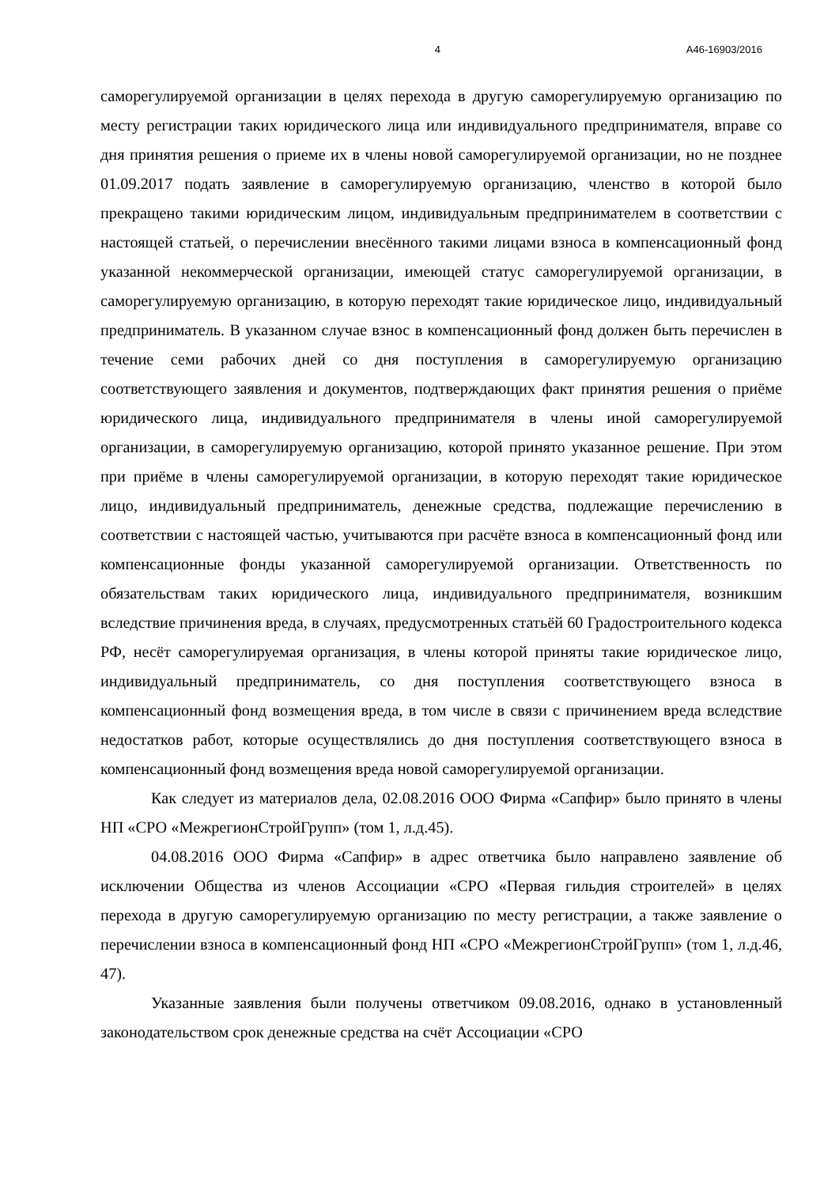4 А46-16903/2016
саморегулируемой организации в целях перехода в другую саморегулируемую организацию по месту регистрации таких юридического лица или индивидуального предпринимателя, вправе со дня принятия решения о приеме их в члены новой саморегулируемой организации, но не позднее 01.09.2017 подать заявление в саморегулируемую организацию, членство в которой было прекращено такими юридическим лицом, индивидуальным предпринимателем в соответствии с настоящей статьей, о перечислении внесённого такими лицами взноса в компенсационный фонд указанной некоммерческой организации, имеющей статус саморегулируемой организации, в саморегулируемую организацию, в которую переходят такие юридическое лицо, индивидуальный предприниматель. В указанном случае взнос в компенсационный фонд должен быть перечислен в течение семи рабочих дней со дня поступления в саморегулируемую организацию соответствующего заявления и документов, подтверждающих факт принятия решения о приёме юридического лица, индивидуального предпринимателя в члены иной саморегулируемой организации, в саморегулируемую организацию, которой принято указанное решение. При этом при приёме в члены саморегулируемой организации, в которую переходят такие юридическое лицо, индивидуальный предприниматель, денежные средства, подлежащие перечислению в соответствии с настоящей частью, учитываются при расчёте взноса в компенсационный фонд или компенсационные фонды указанной саморегулируемой организации. Ответственность по обязательствам таких юридического лица, индивидуального предпринимателя, возникшим вследствие причинения вреда, в случаях, предусмотренных статьёй 60 Градостроительного кодекса РФ, несёт саморегулируемая организация, в члены которой приняты такие юридическое лицо, индивидуальный предприниматель, со дня поступления соответствующего взноса в компенсационный фонд возмещения вреда, в том числе в связи с причинением вреда вследствие недостатков работ, которые осуществлялись до дня поступления соответствующего взноса в компенсационный фонд возмещения вреда новой саморегулируемой организации.
Как следует из материалов дела, 02.08.2016 ООО Фирма «Сапфир» было принято в члены НП «СРО «МежрегионСтройГрупп» (том 1, л.д.45).
04.08.2016 ООО Фирма «Сапфир» в адрес ответчика было направлено заявление об исключении Общества из членов Ассоциации «СРО «Первая гильдия строителей» в целях перехода в другую саморегулируемую организацию по месту регистрации, а также заявление о перечислении взноса в компенсационный фонд НП «СРО «МежрегионСтройГрупп» (том 1, л.д.46, 47).
Указанные заявления были получены ответчиком 09.08.2016, однако в установленный законодательством срок денежные средства на счёт Ассоциации «СРО